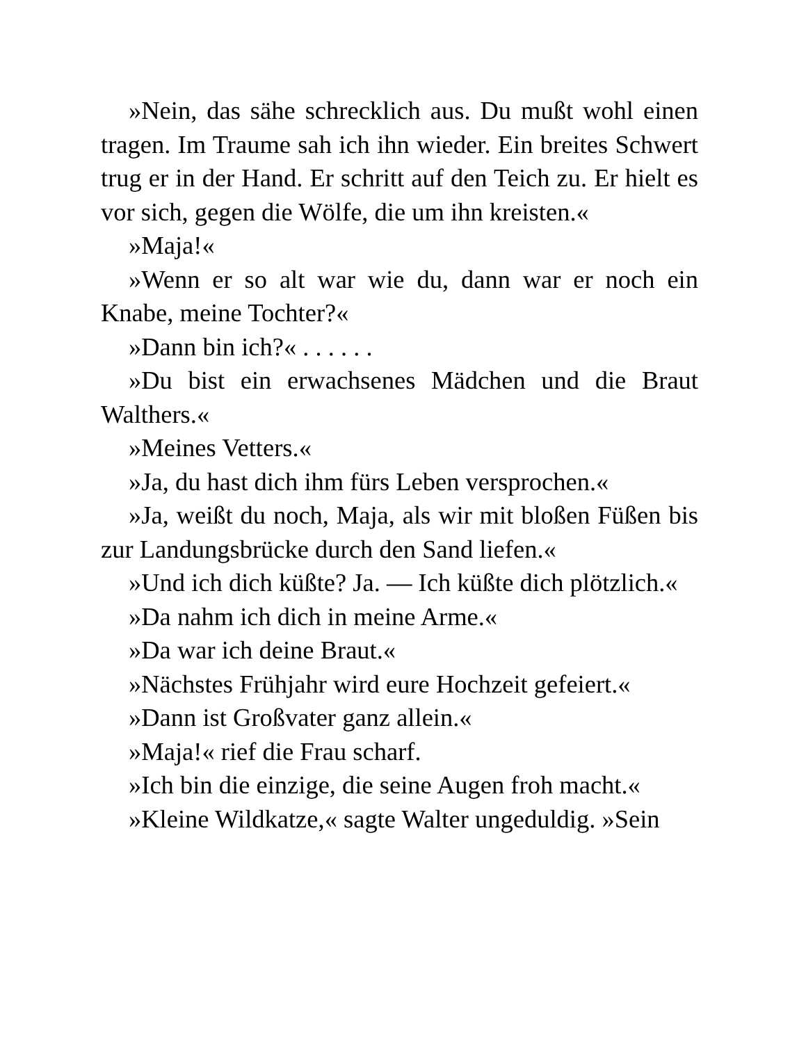»Nein, das sähe schrecklich aus. Du mußt wohl einen tragen. Im Traume sah ich ihn wieder. Ein breites Schwert trug er in der Hand. Er schritt auf den Teich zu. Er hielt es vor sich, gegen die Wölfe, die um ihn kreisten.«
»Maja!«
»Wenn er so alt war wie du, dann war er noch ein Knabe, meine Tochter?«
»Dann bin ich?« . . . . . .
»Du bist ein erwachsenes Mädchen und die Braut Walthers.«
»Meines Vetters.«
»Ja, du hast dich ihm fürs Leben versprochen.«
»Ja, weißt du noch, Maja, als wir mit bloßen Füßen bis zur Landungsbrücke durch den Sand liefen.«
»Und ich dich küßte? Ja. — Ich küßte dich plötzlich.«
»Da nahm ich dich in meine Arme.«
»Da war ich deine Braut.«
»Nächstes Frühjahr wird eure Hochzeit gefeiert.«
»Dann ist Großvater ganz allein.«
»Maja!« rief die Frau scharf.
»Ich bin die einzige, die seine Augen froh macht.«
»Kleine Wildkatze,« sagte Walter ungeduldig. »Sein